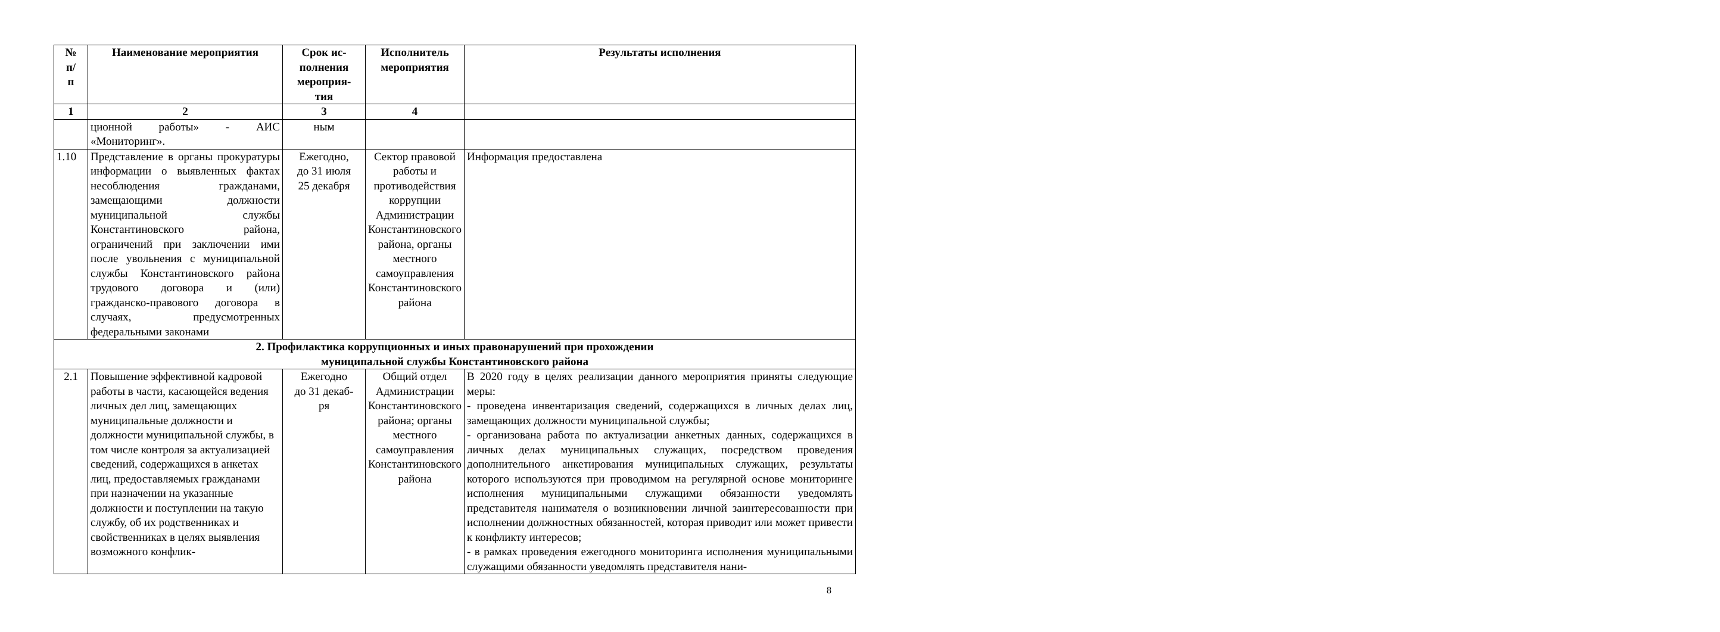| № п/ п | Наименование мероприятия | Срок ис- полнения мероприя- тия | Исполнитель мероприятия | Результаты исполнения |
| --- | --- | --- | --- | --- |
| 1 | 2 | 3 | 4 | |
| | ционной работы» - АИС «Мониторинг». | ным | | |
| 1.10 | Представление в органы прокуратуры информации о выявленных фактах несоблюдения гражданами, замещающими должности муниципальной службы Константиновского района, ограничений при заключении ими после увольнения с муниципальной службы Константиновского района трудового договора и (или) гражданско-правового договора в случаях, предусмотренных федеральными законами | Ежегодно, до 31 июля 25 декабря | Сектор правовой работы и противодействия коррупции Администрации Константиновского района, органы местного самоуправления Константиновского района | Информация предоставлена |
| 2. Профилактика коррупционных и иных правонарушений при прохождении муниципальной службы Константиновского района | | | | |
| 2.1 | Повышение эффективной кадровой работы в части, касающейся ведения личных дел лиц, замещающих муниципальные должности и должности муниципальной службы, в том числе контроля за актуализацией сведений, содержащихся в анкетах лиц, предоставляемых гражданами при назначении на указанные должности и поступлении на такую службу, об их родственниках и свойственниках в целях выявления возможного конфлик- | Ежегодно до 31 декаб- ря | Общий отдел Администрации Константиновского района; органы местного самоуправления Константиновского района | В 2020 году в целях реализации данного мероприятия приняты следующие меры: - проведена инвентаризация сведений, содержащихся в личных делах лиц, замещающих должности муниципальной службы; - организована работа по актуализации анкетных данных, содержащихся в личных делах муниципальных служащих, посредством проведения дополнительного анкетирования муниципальных служащих, результаты которого используются при проводимом на регулярной основе мониторинге исполнения муниципальными служащими обязанности уведомлять представителя нанимателя о возникновении личной заинтересованности при исполнении должностных обязанностей, которая приводит или может привести к конфликту интересов; - в рамках проведения ежегодного мониторинга исполнения муниципальными служащими обязанности уведомлять представителя нани- |
8